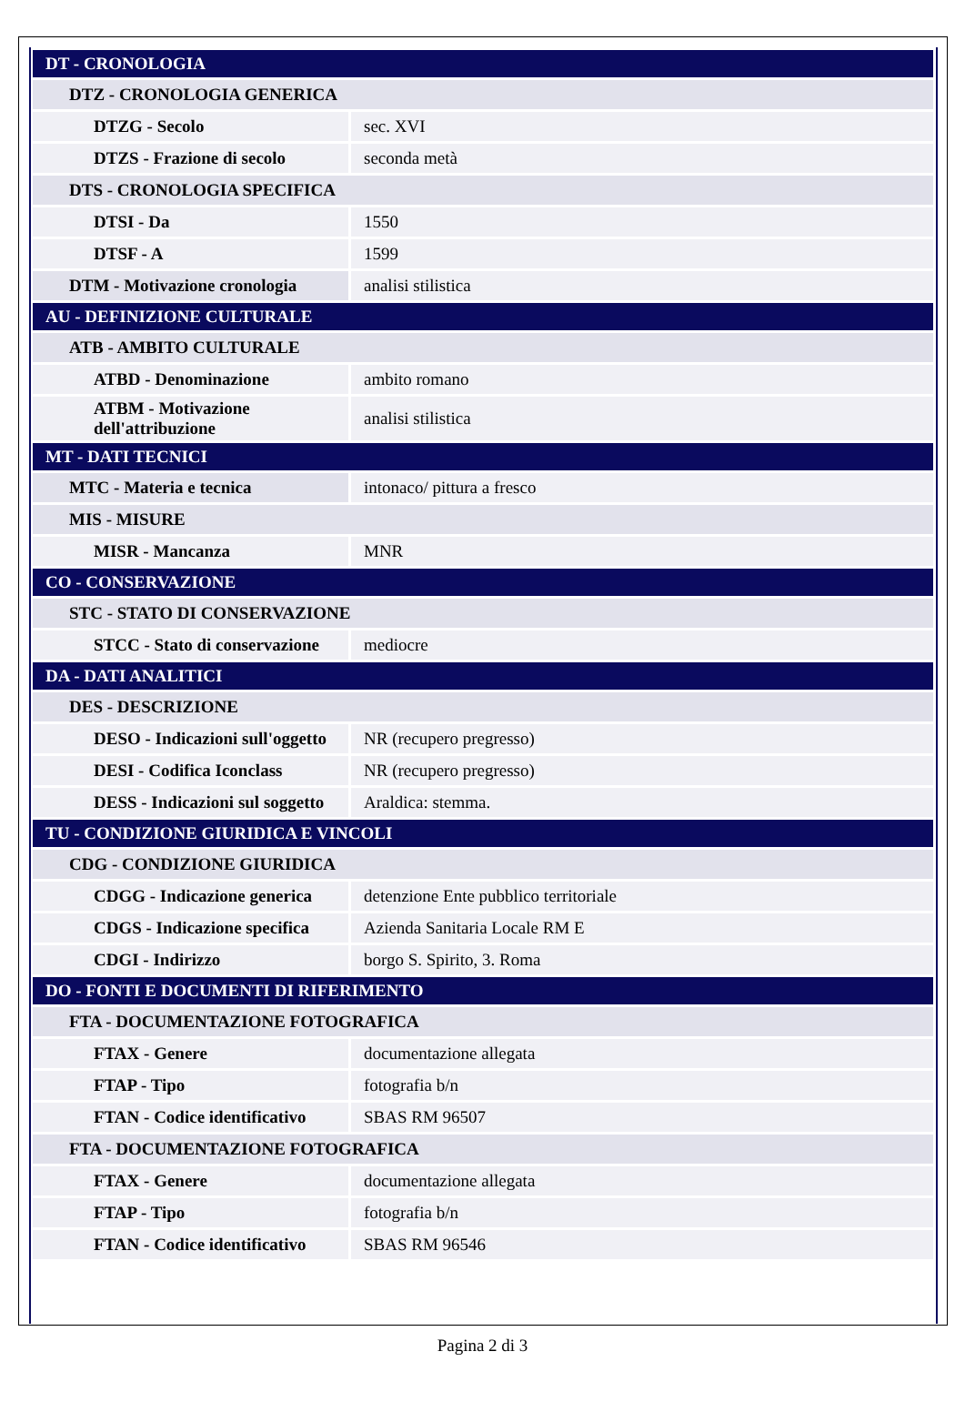| DT - CRONOLOGIA | |
| DTZ - CRONOLOGIA GENERICA | |
| DTZG - Secolo | sec. XVI |
| DTZS - Frazione di secolo | seconda metà |
| DTS - CRONOLOGIA SPECIFICA | |
| DTSI - Da | 1550 |
| DTSF - A | 1599 |
| DTM - Motivazione cronologia | analisi stilistica |
| AU - DEFINIZIONE CULTURALE | |
| ATB - AMBITO CULTURALE | |
| ATBD - Denominazione | ambito romano |
| ATBM - Motivazione dell'attribuzione | analisi stilistica |
| MT - DATI TECNICI | |
| MTC - Materia e tecnica | intonaco/ pittura a fresco |
| MIS - MISURE | |
| MISR - Mancanza | MNR |
| CO - CONSERVAZIONE | |
| STC - STATO DI CONSERVAZIONE | |
| STCC - Stato di conservazione | mediocre |
| DA - DATI ANALITICI | |
| DES - DESCRIZIONE | |
| DESO - Indicazioni sull'oggetto | NR (recupero pregresso) |
| DESI - Codifica Iconclass | NR (recupero pregresso) |
| DESS - Indicazioni sul soggetto | Araldica: stemma. |
| TU - CONDIZIONE GIURIDICA E VINCOLI | |
| CDG - CONDIZIONE GIURIDICA | |
| CDGG - Indicazione generica | detenzione Ente pubblico territoriale |
| CDGS - Indicazione specifica | Azienda Sanitaria Locale RM E |
| CDGI - Indirizzo | borgo S. Spirito, 3. Roma |
| DO - FONTI E DOCUMENTI DI RIFERIMENTO | |
| FTA - DOCUMENTAZIONE FOTOGRAFICA | |
| FTAX - Genere | documentazione allegata |
| FTAP - Tipo | fotografia b/n |
| FTAN - Codice identificativo | SBAS RM 96507 |
| FTA - DOCUMENTAZIONE FOTOGRAFICA | |
| FTAX - Genere | documentazione allegata |
| FTAP - Tipo | fotografia b/n |
| FTAN - Codice identificativo | SBAS RM 96546 |
Pagina 2 di 3